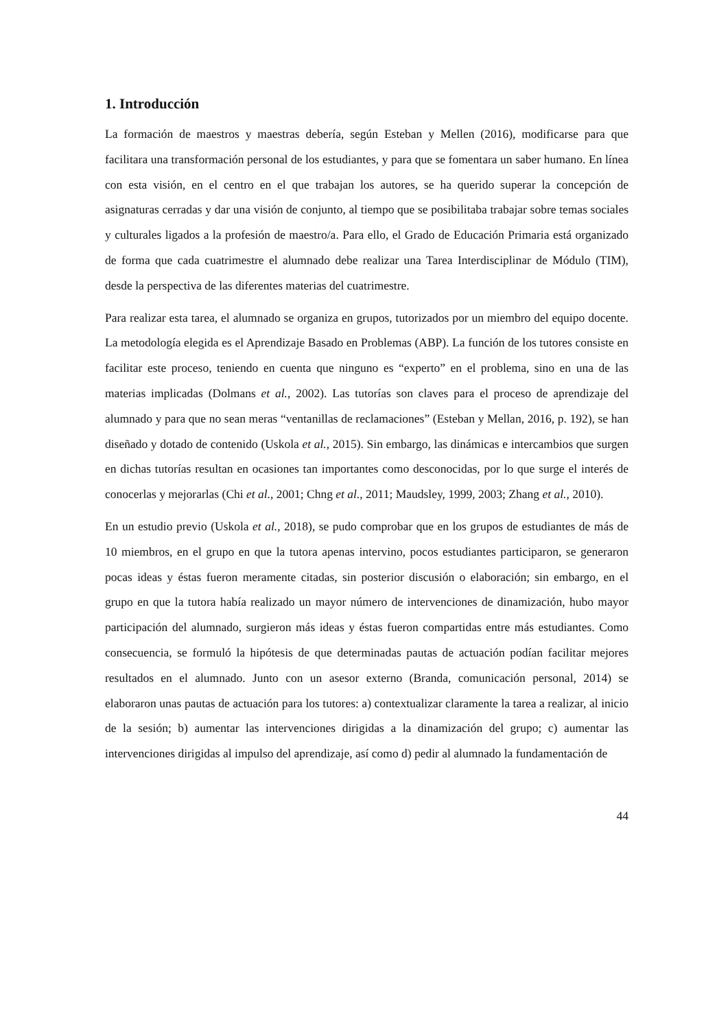1. Introducción
La formación de maestros y maestras debería, según Esteban y Mellen (2016), modificarse para que facilitara una transformación personal de los estudiantes, y para que se fomentara un saber humano. En línea con esta visión, en el centro en el que trabajan los autores, se ha querido superar la concepción de asignaturas cerradas y dar una visión de conjunto, al tiempo que se posibilitaba trabajar sobre temas sociales y culturales ligados a la profesión de maestro/a. Para ello, el Grado de Educación Primaria está organizado de forma que cada cuatrimestre el alumnado debe realizar una Tarea Interdisciplinar de Módulo (TIM), desde la perspectiva de las diferentes materias del cuatrimestre.
Para realizar esta tarea, el alumnado se organiza en grupos, tutorizados por un miembro del equipo docente. La metodología elegida es el Aprendizaje Basado en Problemas (ABP). La función de los tutores consiste en facilitar este proceso, teniendo en cuenta que ninguno es “experto” en el problema, sino en una de las materias implicadas (Dolmans et al., 2002). Las tutorías son claves para el proceso de aprendizaje del alumnado y para que no sean meras “ventanillas de reclamaciones” (Esteban y Mellan, 2016, p. 192), se han diseñado y dotado de contenido (Uskola et al., 2015). Sin embargo, las dinámicas e intercambios que surgen en dichas tutorías resultan en ocasiones tan importantes como desconocidas, por lo que surge el interés de conocerlas y mejorarlas (Chi et al., 2001; Chng et al., 2011; Maudsley, 1999, 2003; Zhang et al., 2010).
En un estudio previo (Uskola et al., 2018), se pudo comprobar que en los grupos de estudiantes de más de 10 miembros, en el grupo en que la tutora apenas intervino, pocos estudiantes participaron, se generaron pocas ideas y éstas fueron meramente citadas, sin posterior discusión o elaboración; sin embargo, en el grupo en que la tutora había realizado un mayor número de intervenciones de dinamización, hubo mayor participación del alumnado, surgieron más ideas y éstas fueron compartidas entre más estudiantes. Como consecuencia, se formuló la hipótesis de que determinadas pautas de actuación podían facilitar mejores resultados en el alumnado. Junto con un asesor externo (Branda, comunicación personal, 2014) se elaboraron unas pautas de actuación para los tutores: a) contextualizar claramente la tarea a realizar, al inicio de la sesión; b) aumentar las intervenciones dirigidas a la dinamización del grupo; c) aumentar las intervenciones dirigidas al impulso del aprendizaje, así como d) pedir al alumnado la fundamentación de
44